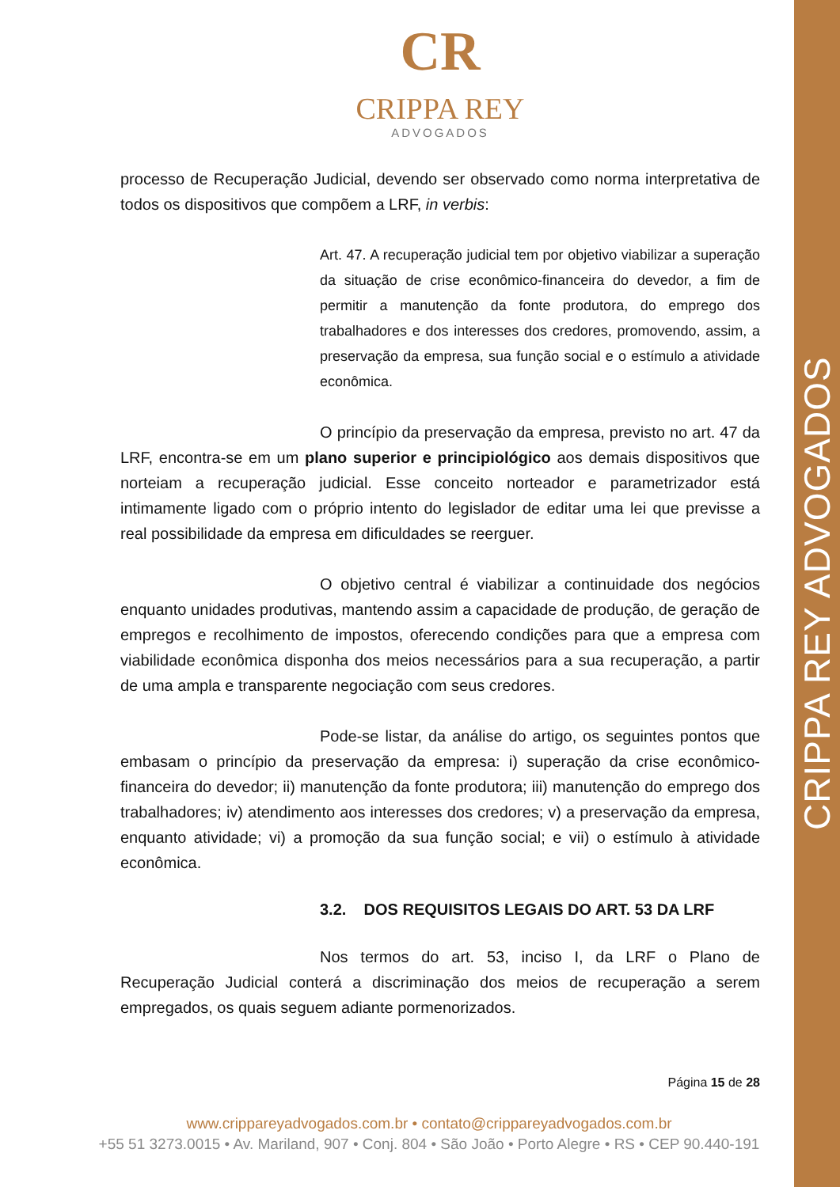CRIPPA REY ADVOGADOS
CR
CRIPPA REY
ADVOGADOS
processo de Recuperação Judicial, devendo ser observado como norma interpretativa de todos os dispositivos que compõem a LRF, in verbis:
Art. 47. A recuperação judicial tem por objetivo viabilizar a superação da situação de crise econômico-financeira do devedor, a fim de permitir a manutenção da fonte produtora, do emprego dos trabalhadores e dos interesses dos credores, promovendo, assim, a preservação da empresa, sua função social e o estímulo a atividade econômica.
O princípio da preservação da empresa, previsto no art. 47 da LRF, encontra-se em um plano superior e principiológico aos demais dispositivos que norteiam a recuperação judicial. Esse conceito norteador e parametrizador está intimamente ligado com o próprio intento do legislador de editar uma lei que previsse a real possibilidade da empresa em dificuldades se reerguer.
O objetivo central é viabilizar a continuidade dos negócios enquanto unidades produtivas, mantendo assim a capacidade de produção, de geração de empregos e recolhimento de impostos, oferecendo condições para que a empresa com viabilidade econômica disponha dos meios necessários para a sua recuperação, a partir de uma ampla e transparente negociação com seus credores.
Pode-se listar, da análise do artigo, os seguintes pontos que embasam o princípio da preservação da empresa: i) superação da crise econômico-financeira do devedor; ii) manutenção da fonte produtora; iii) manutenção do emprego dos trabalhadores; iv) atendimento aos interesses dos credores; v) a preservação da empresa, enquanto atividade; vi) a promoção da sua função social; e vii) o estímulo à atividade econômica.
3.2. DOS REQUISITOS LEGAIS DO ART. 53 DA LRF
Nos termos do art. 53, inciso I, da LRF o Plano de Recuperação Judicial conterá a discriminação dos meios de recuperação a serem empregados, os quais seguem adiante pormenorizados.
Página 15 de 28
www.crippareyadvogados.com.br • contato@crippareyadvogados.com.br
+55 51 3273.0015 • Av. Mariland, 907 • Conj. 804 • São João • Porto Alegre • RS • CEP 90.440-191